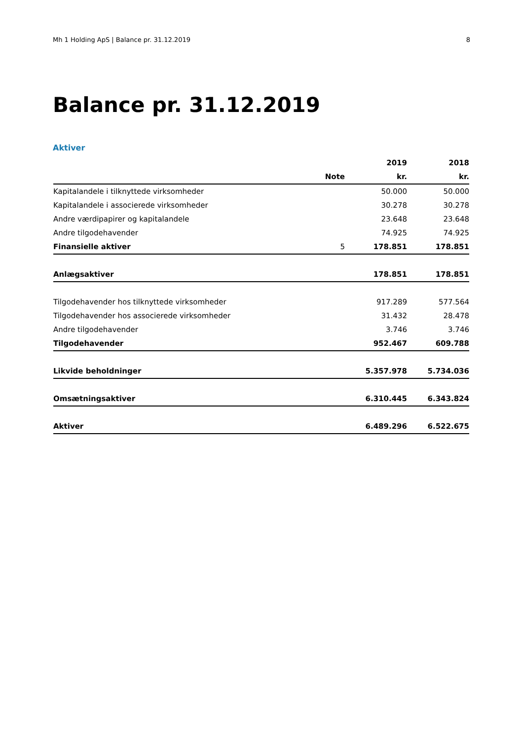Mh 1 Holding ApS | Balance pr. 31.12.2019 8
Balance pr. 31.12.2019
Aktiver
| | | 2019 | 2018 |
| --- | --- | --- | --- |
| | Note | kr. | kr. |
| Kapitalandele i tilknyttede virksomheder | | 50.000 | 50.000 |
| Kapitalandele i associerede virksomheder | | 30.278 | 30.278 |
| Andre værdipapirer og kapitalandele | | 23.648 | 23.648 |
| Andre tilgodehavender | | 74.925 | 74.925 |
| Finansielle aktiver | 5 | 178.851 | 178.851 |
| Anlægsaktiver | | 178.851 | 178.851 |
| Tilgodehavender hos tilknyttede virksomheder | | 917.289 | 577.564 |
| Tilgodehavender hos associerede virksomheder | | 31.432 | 28.478 |
| Andre tilgodehavender | | 3.746 | 3.746 |
| Tilgodehavender | | 952.467 | 609.788 |
| Likvide beholdninger | | 5.357.978 | 5.734.036 |
| Omsætningsaktiver | | 6.310.445 | 6.343.824 |
| Aktiver | | 6.489.296 | 6.522.675 |